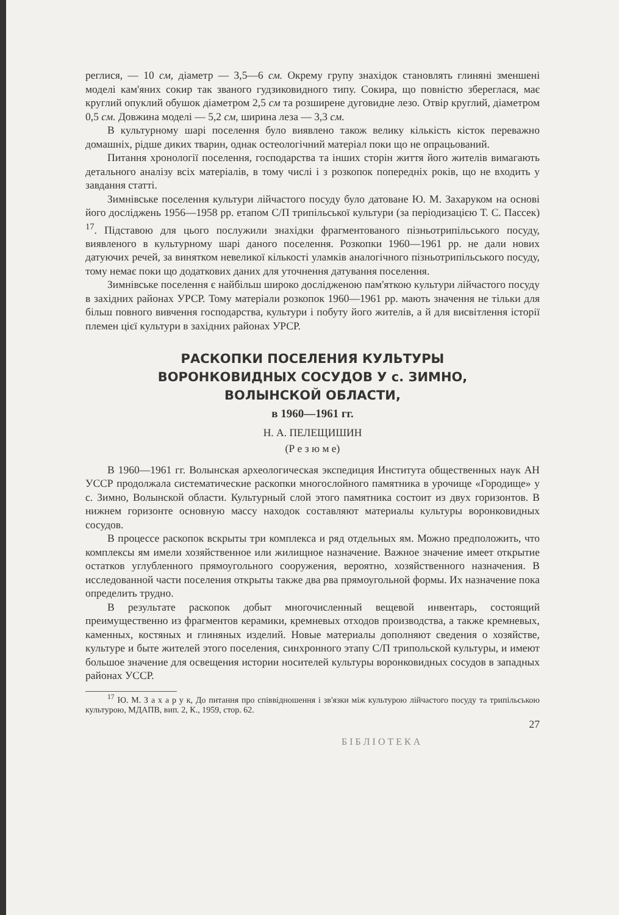реглися, — 10 см, діаметр — 3,5—6 см. Окрему групу знахідок становлять глиняні зменшені моделі кам'яних сокир так званого гудзиковидного типу. Сокира, що повністю збереглася, має круглий опуклий обушок діаметром 2,5 см та розширене дуговидне лезо. Отвір круглий, діаметром 0,5 см. Довжина моделі — 5,2 см, ширина леза — 3,3 см.
В культурному шарі поселення було виявлено також велику кількість кісток переважно домашніх, рідше диких тварин, однак остеологічний матеріал поки що не опрацьований.
Питання хронології поселення, господарства та інших сторін життя його жителів вимагають детального аналізу всіх матеріалів, в тому числі і з розкопок попередніх років, що не входить у завдання статті.
Зимнівське поселення культури лійчастого посуду було датоване Ю. М. Захаруком на основі його досліджень 1956—1958 рр. етапом С/П трипільської культури (за періодизацією Т. С. Пассек) <sup>17</sup>. Підставою для цього послужили знахідки фрагментованого пізньотрипільського посуду, виявленого в культурному шарі даного поселення. Розкопки 1960—1961 рр. не дали нових датуючих речей, за винятком невеликої кількості уламків аналогічного пізньотрипільського посуду, тому немає поки що додаткових даних для уточнення датування поселення.
Зимнівське поселення є найбільш широко дослідженою пам'яткою культури лійчастого посуду в західних районах УРСР. Тому матеріали розкопок 1960—1961 рр. мають значення не тільки для більш повного вивчення господарства, культури і побуту його жителів, а й для висвітлення історії племен цієї культури в західних районах УРСР.
РАСКОПКИ ПОСЕЛЕНИЯ КУЛЬТУРЫ
ВОРОНКОВИДНЫХ СОСУДОВ У с. ЗИМНО,
ВОЛЫНСКОЙ ОБЛАСТИ,
в 1960—1961 гг.
Н. А. ПЕЛЕЩИШИН
(Р е з ю м е)
В 1960—1961 гг. Волынская археологическая экспедиция Института общественных наук АН УССР продолжала систематические раскопки многослойного памятника в урочище «Городище» у с. Зимно, Волынской области. Культурный слой этого памятника состоит из двух горизонтов. В нижнем горизонте основную массу находок составляют материалы культуры воронковидных сосудов.
В процессе раскопок вскрыты три комплекса и ряд отдельных ям. Можно предположить, что комплексы ям имели хозяйственное или жилищное назначение. Важное значение имеет открытие остатков углубленного прямоугольного сооружения, вероятно, хозяйственного назначения. В исследованной части поселения открыты также два рва прямоугольной формы. Их назначение пока определить трудно.
В результате раскопок добыт многочисленный вещевой инвентарь, состоящий преимущественно из фрагментов керамики, кремневых отходов производства, а также кремневых, каменных, костяных и глиняных изделий. Новые материалы дополняют сведения о хозяйстве, культуре и быте жителей этого поселения, синхронного этапу С/П трипольской культуры, и имеют большое значение для освещения истории носителей культуры воронковидных сосудов в западных районах УССР.
<sup>17</sup> Ю. М. З а х а р у к, До питання про співвідношення і зв'язки між культурою лійчастого посуду та трипільською культурою, МДАПВ, вип. 2, К., 1959, стор. 62.
27
Б І Б Л І О Т Е К А